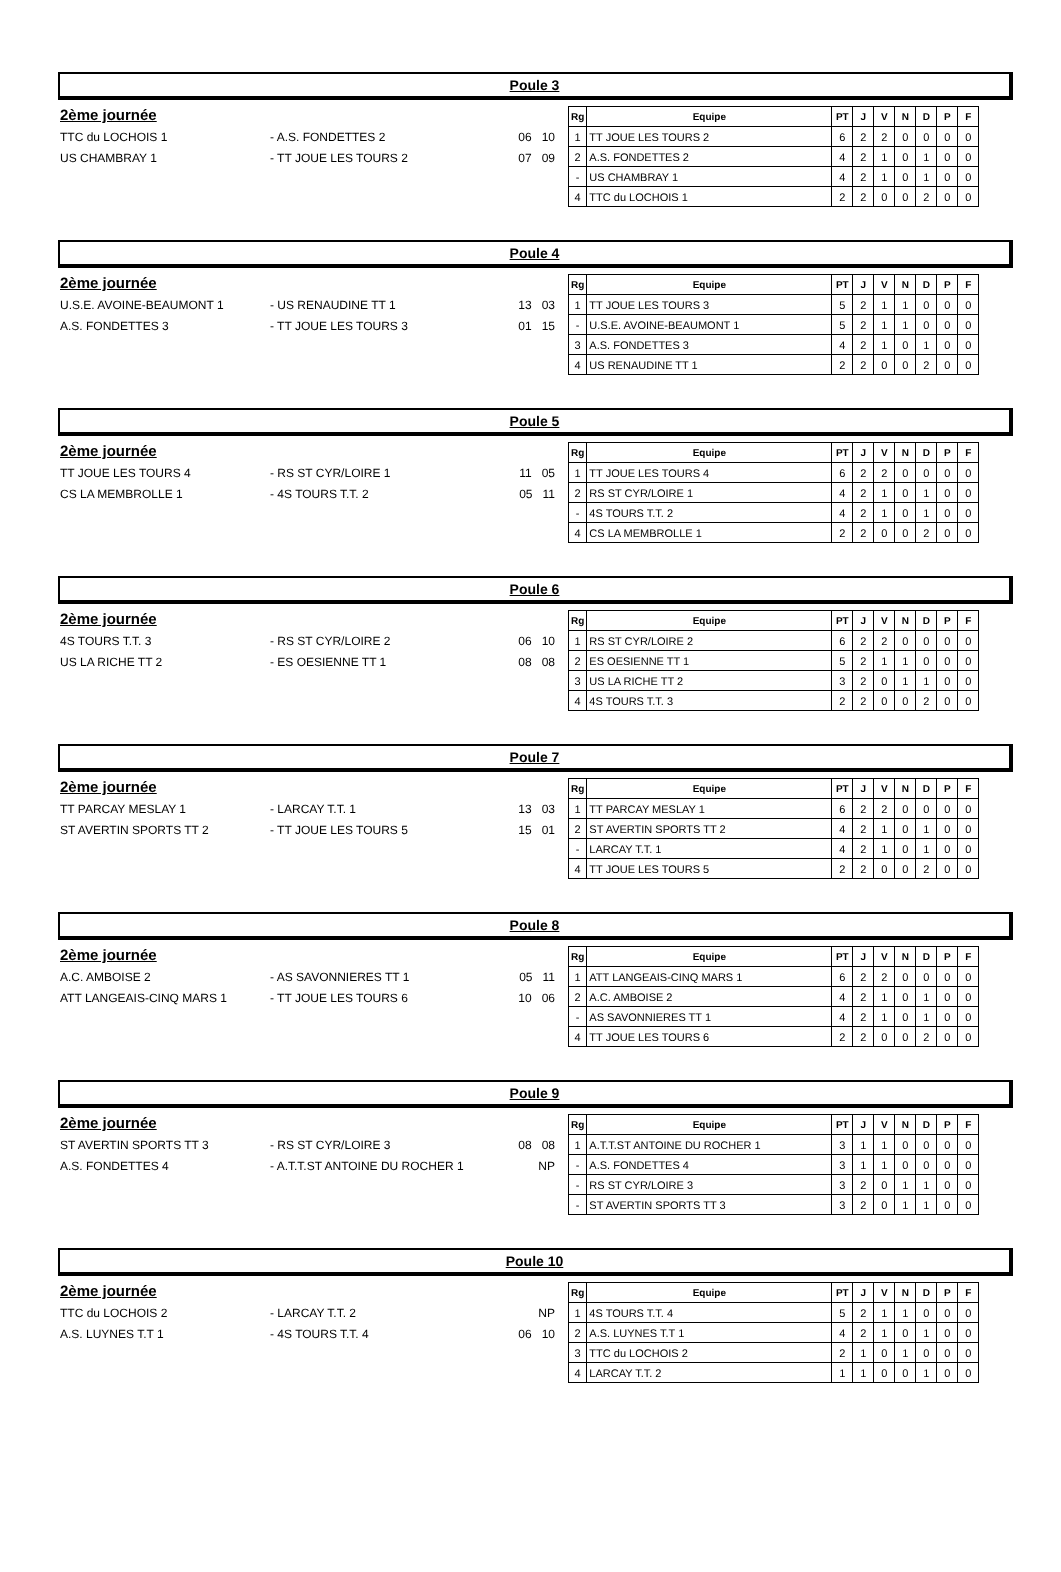Poule 3
2ème journée
TTC du LOCHOIS 1 - A.S. FONDETTES 2 06 10
US CHAMBRAY 1 - TT JOUE LES TOURS 2 07 09
| Rg | Equipe | PT | J | V | N | D | P | F |
| --- | --- | --- | --- | --- | --- | --- | --- | --- |
| 1 | TT JOUE LES TOURS 2 | 6 | 2 | 2 | 0 | 0 | 0 | 0 |
| 2 | A.S. FONDETTES 2 | 4 | 2 | 1 | 0 | 1 | 0 | 0 |
| - | US CHAMBRAY 1 | 4 | 2 | 1 | 0 | 1 | 0 | 0 |
| 4 | TTC du LOCHOIS 1 | 2 | 2 | 0 | 0 | 2 | 0 | 0 |
Poule 4
2ème journée
U.S.E. AVOINE-BEAUMONT 1 - US RENAUDINE TT 1 13 03
A.S. FONDETTES 3 - TT JOUE LES TOURS 3 01 15
| Rg | Equipe | PT | J | V | N | D | P | F |
| --- | --- | --- | --- | --- | --- | --- | --- | --- |
| 1 | TT JOUE LES TOURS 3 | 5 | 2 | 1 | 1 | 0 | 0 | 0 |
| - | U.S.E. AVOINE-BEAUMONT 1 | 5 | 2 | 1 | 1 | 0 | 0 | 0 |
| 3 | A.S. FONDETTES 3 | 4 | 2 | 1 | 0 | 1 | 0 | 0 |
| 4 | US RENAUDINE TT 1 | 2 | 2 | 0 | 0 | 2 | 0 | 0 |
Poule 5
2ème journée
TT JOUE LES TOURS 4 - RS ST CYR/LOIRE 1 11 05
CS LA MEMBROLLE 1 - 4S TOURS T.T. 2 05 11
| Rg | Equipe | PT | J | V | N | D | P | F |
| --- | --- | --- | --- | --- | --- | --- | --- | --- |
| 1 | TT JOUE LES TOURS 4 | 6 | 2 | 2 | 0 | 0 | 0 | 0 |
| 2 | RS ST CYR/LOIRE 1 | 4 | 2 | 1 | 0 | 1 | 0 | 0 |
| - | 4S TOURS T.T. 2 | 4 | 2 | 1 | 0 | 1 | 0 | 0 |
| 4 | CS LA MEMBROLLE 1 | 2 | 2 | 0 | 0 | 2 | 0 | 0 |
Poule 6
2ème journée
4S TOURS T.T. 3 - RS ST CYR/LOIRE 2 06 10
US LA RICHE TT 2 - ES OESIENNE TT 1 08 08
| Rg | Equipe | PT | J | V | N | D | P | F |
| --- | --- | --- | --- | --- | --- | --- | --- | --- |
| 1 | RS ST CYR/LOIRE 2 | 6 | 2 | 2 | 0 | 0 | 0 | 0 |
| 2 | ES OESIENNE TT 1 | 5 | 2 | 1 | 1 | 0 | 0 | 0 |
| 3 | US LA RICHE TT 2 | 3 | 2 | 0 | 1 | 1 | 0 | 0 |
| 4 | 4S TOURS T.T. 3 | 2 | 2 | 0 | 0 | 2 | 0 | 0 |
Poule 7
2ème journée
TT PARCAY MESLAY 1 - LARCAY T.T. 1 13 03
ST AVERTIN SPORTS TT 2 - TT JOUE LES TOURS 5 15 01
| Rg | Equipe | PT | J | V | N | D | P | F |
| --- | --- | --- | --- | --- | --- | --- | --- | --- |
| 1 | TT PARCAY MESLAY 1 | 6 | 2 | 2 | 0 | 0 | 0 | 0 |
| 2 | ST AVERTIN SPORTS TT 2 | 4 | 2 | 1 | 0 | 1 | 0 | 0 |
| - | LARCAY T.T. 1 | 4 | 2 | 1 | 0 | 1 | 0 | 0 |
| 4 | TT JOUE LES TOURS 5 | 2 | 2 | 0 | 0 | 2 | 0 | 0 |
Poule 8
2ème journée
A.C. AMBOISE 2 - AS SAVONNIERES TT 1 05 11
ATT LANGEAIS-CINQ MARS 1 - TT JOUE LES TOURS 6 10 06
| Rg | Equipe | PT | J | V | N | D | P | F |
| --- | --- | --- | --- | --- | --- | --- | --- | --- |
| 1 | ATT LANGEAIS-CINQ MARS 1 | 6 | 2 | 2 | 0 | 0 | 0 | 0 |
| 2 | A.C. AMBOISE 2 | 4 | 2 | 1 | 0 | 1 | 0 | 0 |
| - | AS SAVONNIERES TT 1 | 4 | 2 | 1 | 0 | 1 | 0 | 0 |
| 4 | TT JOUE LES TOURS 6 | 2 | 2 | 0 | 0 | 2 | 0 | 0 |
Poule 9
2ème journée
ST AVERTIN SPORTS TT 3 - RS ST CYR/LOIRE 3 08 08
A.S. FONDETTES 4 - A.T.T.ST ANTOINE DU ROCHER 1 NP
| Rg | Equipe | PT | J | V | N | D | P | F |
| --- | --- | --- | --- | --- | --- | --- | --- | --- |
| 1 | A.T.T.ST ANTOINE DU ROCHER 1 | 3 | 1 | 1 | 0 | 0 | 0 | 0 |
| - | A.S. FONDETTES 4 | 3 | 1 | 1 | 0 | 0 | 0 | 0 |
| - | RS ST CYR/LOIRE 3 | 3 | 2 | 0 | 1 | 1 | 0 | 0 |
| - | ST AVERTIN SPORTS TT 3 | 3 | 2 | 0 | 1 | 1 | 0 | 0 |
Poule 10
2ème journée
TTC du LOCHOIS 2 - LARCAY T.T. 2 NP
A.S. LUYNES T.T 1 - 4S TOURS T.T. 4 06 10
| Rg | Equipe | PT | J | V | N | D | P | F |
| --- | --- | --- | --- | --- | --- | --- | --- | --- |
| 1 | 4S TOURS T.T. 4 | 5 | 2 | 1 | 1 | 0 | 0 | 0 |
| 2 | A.S. LUYNES T.T 1 | 4 | 2 | 1 | 0 | 1 | 0 | 0 |
| 3 | TTC du LOCHOIS 2 | 2 | 1 | 0 | 1 | 0 | 0 | 0 |
| 4 | LARCAY T.T. 2 | 1 | 1 | 0 | 0 | 1 | 0 | 0 |